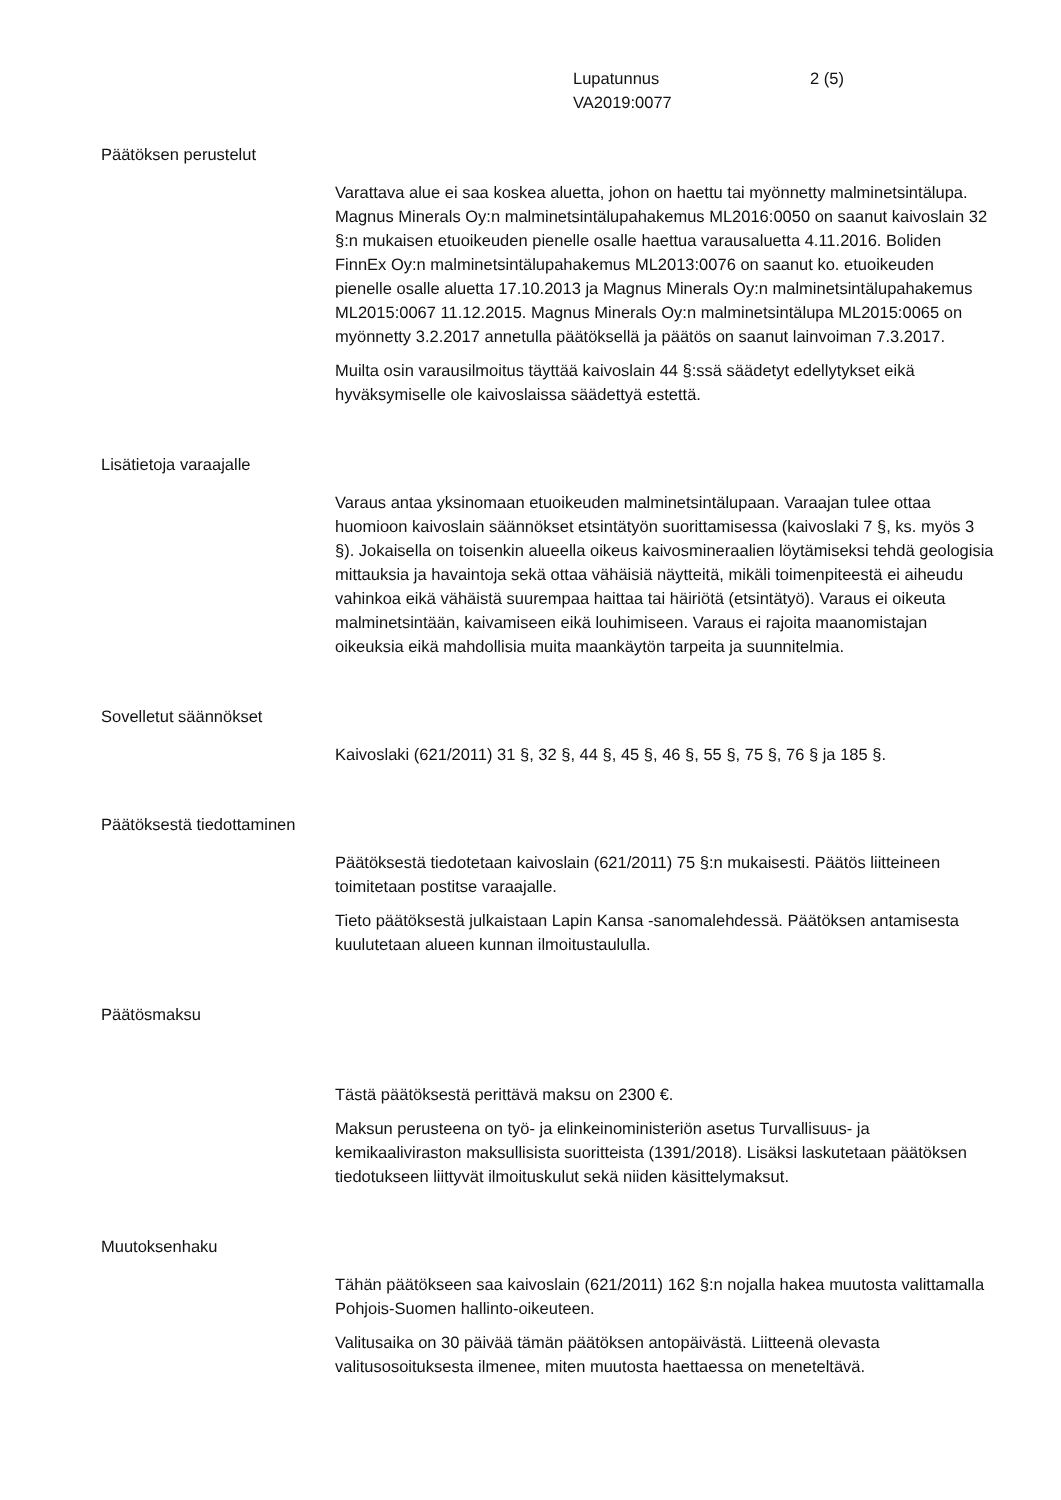Lupatunnus
VA2019:0077
2 (5)
Päätöksen perustelut
Varattava alue ei saa koskea aluetta, johon on haettu tai myönnetty malminetsintälupa. Magnus Minerals Oy:n malminetsintälupahakemus ML2016:0050 on saanut kaivoslain 32 §:n mukaisen etuoikeuden pienelle osalle haettua varausaluetta 4.11.2016. Boliden FinnEx Oy:n malminetsintälupahakemus ML2013:0076 on saanut ko. etuoikeuden pienelle osalle aluetta 17.10.2013 ja Magnus Minerals Oy:n malminetsintälupahakemus ML2015:0067 11.12.2015. Magnus Minerals Oy:n malminetsintälupa ML2015:0065 on myönnetty 3.2.2017 annetulla päätöksellä ja päätös on saanut lainvoiman 7.3.2017.
Muilta osin varausilmoitus täyttää kaivoslain 44 §:ssä säädetyt edellytykset eikä hyväksymiselle ole kaivoslaissa säädettyä estettä.
Lisätietoja varaajalle
Varaus antaa yksinomaan etuoikeuden malminetsintälupaan. Varaajan tulee ottaa huomioon kaivoslain säännökset etsintätyön suorittamisessa (kaivoslaki 7 §, ks. myös 3 §). Jokaisella on toisenkin alueella oikeus kaivosmineraalien löytämiseksi tehdä geologisia mittauksia ja havaintoja sekä ottaa vähäisiä näytteitä, mikäli toimenpiteestä ei aiheudu vahinkoa eikä vähäistä suurempaa haittaa tai häiriötä (etsintätyö). Varaus ei oikeuta malminetsintään, kaivamiseen eikä louhimiseen. Varaus ei rajoita maanomistajan oikeuksia eikä mahdollisia muita maankäytön tarpeita ja suunnitelmia.
Sovelletut säännökset
Kaivoslaki (621/2011) 31 §, 32 §, 44 §, 45 §, 46 §, 55 §, 75 §, 76 § ja 185 §.
Päätöksestä tiedottaminen
Päätöksestä tiedotetaan kaivoslain (621/2011) 75 §:n mukaisesti. Päätös liitteineen toimitetaan postitse varaajalle.
Tieto päätöksestä julkaistaan Lapin Kansa -sanomalehdessä. Päätöksen antamisesta kuulutetaan alueen kunnan ilmoitustaululla.
Päätösmaksu
Tästä päätöksestä perittävä maksu on 2300 €.
Maksun perusteena on työ- ja elinkeinoministeriön asetus Turvallisuus- ja kemikaaliviraston maksullisista suoritteista (1391/2018). Lisäksi laskutetaan päätöksen tiedotukseen liittyvät ilmoituskulut sekä niiden käsittelymaksut.
Muutoksenhaku
Tähän päätökseen saa kaivoslain (621/2011) 162 §:n nojalla hakea muutosta valittamalla Pohjois-Suomen hallinto-oikeuteen.
Valitusaika on 30 päivää tämän päätöksen antopäivästä. Liitteenä olevasta valitusosoituksesta ilmenee, miten muutosta haettaessa on meneteltävä.